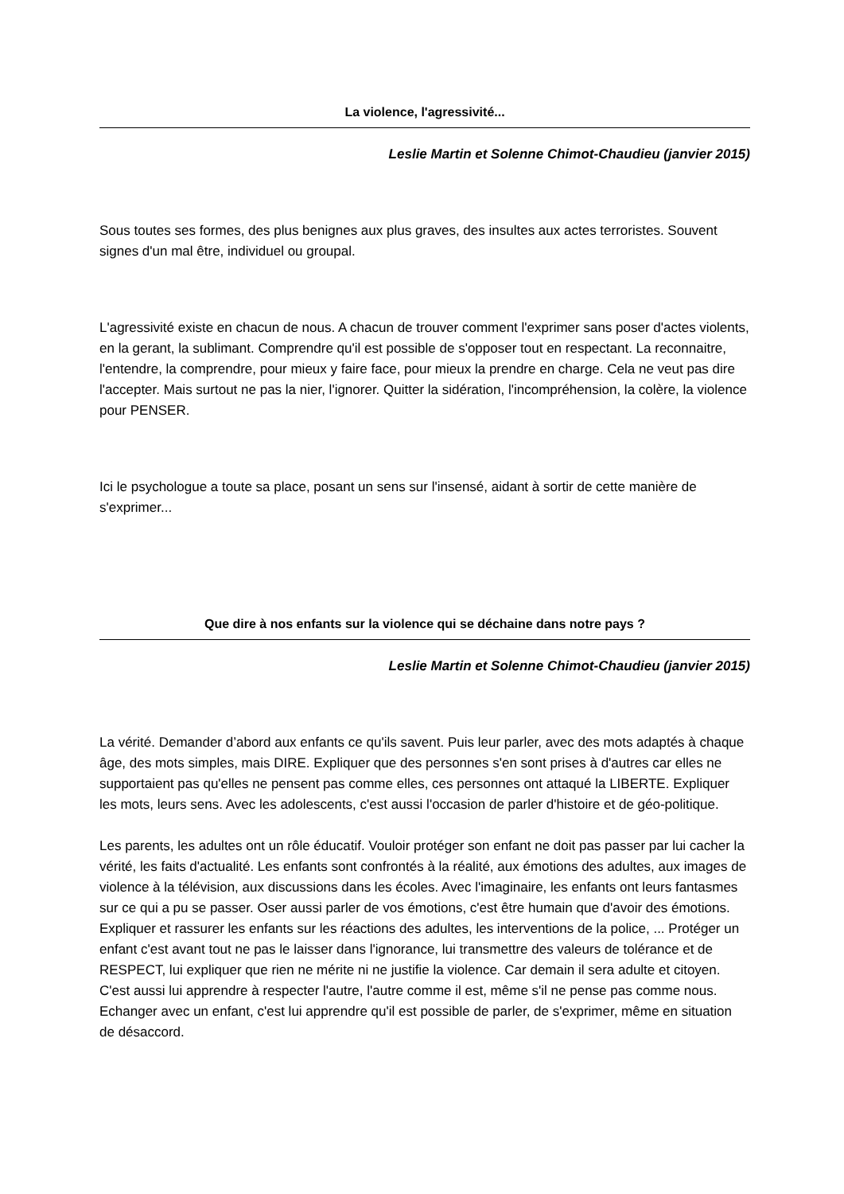La violence, l'agressivité...
Leslie Martin et Solenne Chimot-Chaudieu (janvier 2015)
Sous toutes ses formes, des plus benignes aux plus graves, des insultes aux actes terroristes. Souvent signes d'un mal être, individuel ou groupal.
L'agressivité existe en chacun de nous. A chacun de trouver comment l'exprimer sans poser d'actes violents, en la gerant, la sublimant. Comprendre qu'il est possible de s'opposer tout en respectant. La reconnaitre, l'entendre, la comprendre, pour mieux y faire face, pour mieux la prendre en charge. Cela ne veut pas dire l'accepter. Mais surtout ne pas la nier, l'ignorer. Quitter la sidération, l'incompréhension, la colère, la violence pour PENSER.
Ici le psychologue a toute sa place, posant un sens sur l'insensé, aidant à sortir de cette manière de s'exprimer...
Que dire à nos enfants sur la violence qui se déchaine dans notre pays ?
Leslie Martin et Solenne Chimot-Chaudieu (janvier 2015)
La vérité. Demander d’abord aux enfants ce qu'ils savent. Puis leur parler, avec des mots adaptés à chaque âge, des mots simples, mais DIRE. Expliquer que des personnes s'en sont prises à d'autres car elles ne supportaient pas qu'elles ne pensent pas comme elles, ces personnes ont attaqué la LIBERTE. Expliquer les mots, leurs sens. Avec les adolescents, c'est aussi l'occasion de parler d'histoire et de géo-politique.
Les parents, les adultes ont un rôle éducatif. Vouloir protéger son enfant ne doit pas passer par lui cacher la vérité, les faits d'actualité. Les enfants sont confrontés à la réalité, aux émotions des adultes, aux images de violence à la télévision, aux discussions dans les écoles. Avec l'imaginaire, les enfants ont leurs fantasmes sur ce qui a pu se passer. Oser aussi parler de vos émotions, c'est être humain que d'avoir des émotions. Expliquer et rassurer les enfants sur les réactions des adultes, les interventions de la police, ... Protéger un enfant c'est avant tout ne pas le laisser dans l'ignorance, lui transmettre des valeurs de tolérance et de RESPECT, lui expliquer que rien ne mérite ni ne justifie la violence. Car demain il sera adulte et citoyen. C'est aussi lui apprendre à respecter l'autre, l'autre comme il est, même s'il ne pense pas comme nous. Echanger avec un enfant, c'est lui apprendre qu'il est possible de parler, de s'exprimer, même en situation de désaccord.